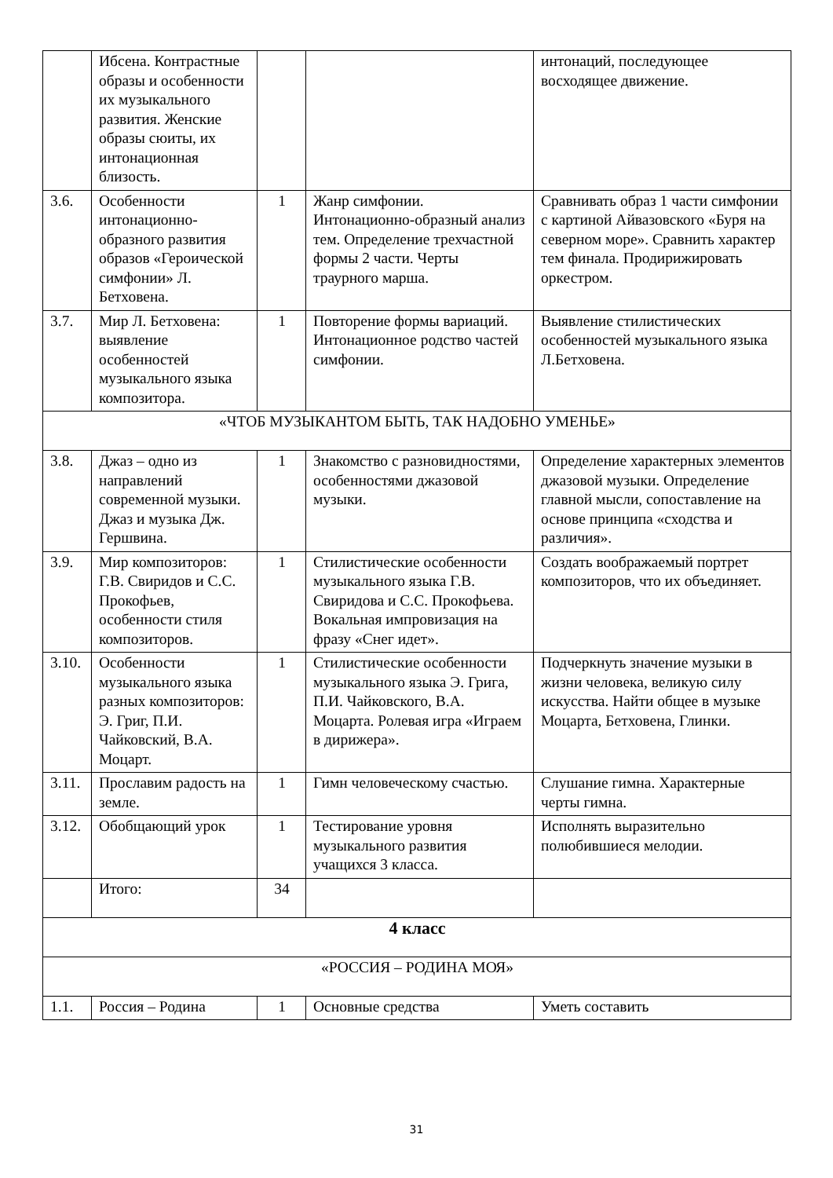| | Ибсена. Контрастные образы и особенности их музыкального развития. Женские образы сюиты, их интонационная близость. | | | интонаций, последующее восходящее движение. |
| 3.6. | Особенности интонационно-образного развития образов «Героической симфонии» Л. Бетховена. | 1 | Жанр симфонии. Интонационно-образный анализ тем. Определение трехчастной формы 2 части. Черты траурного марша. | Сравнивать образ 1 части симфонии с картиной Айвазовского «Буря на северном море». Сравнить характер тем финала. Продирижировать оркестром. |
| 3.7. | Мир Л. Бетховена: выявление особенностей музыкального языка композитора. | 1 | Повторение формы вариаций. Интонационное родство частей симфонии. | Выявление стилистических особенностей музыкального языка Л.Бетховена. |
| «ЧТОБ МУЗЫКАНТОМ БЫТЬ, ТАК НАДОБНО УМЕНЬЕ» | | | | |
| 3.8. | Джаз – одно из направлений современной музыки. Джаз и музыка Дж. Гершвина. | 1 | Знакомство с разновидностями, особенностями джазовой музыки. | Определение характерных элементов джазовой музыки. Определение главной мысли, сопоставление на основе принципа «сходства и различия». |
| 3.9. | Мир композиторов: Г.В. Свиридов и С.С. Прокофьев, особенности стиля композиторов. | 1 | Стилистические особенности музыкального языка Г.В. Свиридова и С.С. Прокофьева. Вокальная импровизация на фразу «Снег идет». | Создать воображаемый портрет композиторов, что их объединяет. |
| 3.10. | Особенности музыкального языка разных композиторов: Э. Григ, П.И. Чайковский, В.А. Моцарт. | 1 | Стилистические особенности музыкального языка Э. Грига, П.И. Чайковского, В.А. Моцарта. Ролевая игра «Играем в дирижера». | Подчеркнуть значение музыки в жизни человека, великую силу искусства. Найти общее в музыке Моцарта, Бетховена, Глинки. |
| 3.11. | Прославим радость на земле. | 1 | Гимн человеческому счастью. | Слушание гимна. Характерные черты гимна. |
| 3.12. | Обобщающий урок | 1 | Тестирование уровня музыкального развития учащихся 3 класса. | Исполнять выразительно полюбившиеся мелодии. |
| | Итого: | 34 | | |
| 4 класс | | | | |
| «РОССИЯ – РОДИНА МОЯ» | | | | |
| 1.1. | Россия – Родина | 1 | Основные средства | Уметь составить |
31